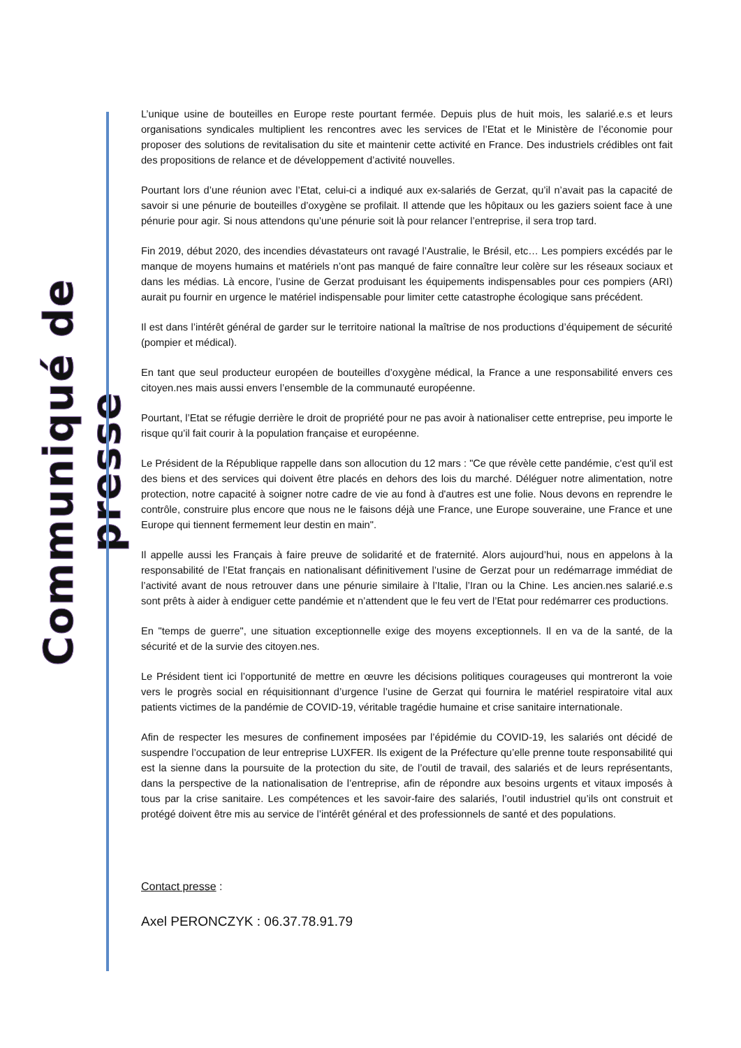Communiqué de presse
L’unique usine de bouteilles en Europe reste pourtant fermée. Depuis plus de huit mois, les salarié.e.s et leurs organisations syndicales multiplient les rencontres avec les services de l’Etat et le Ministère de l’économie pour proposer des solutions de revitalisation du site et maintenir cette activité en France. Des industriels crédibles ont fait des propositions de relance et de développement d’activité nouvelles.
Pourtant lors d’une réunion avec l’Etat, celui-ci a indiqué aux ex-salariés de Gerzat, qu’il n’avait pas la capacité de savoir si une pénurie de bouteilles d’oxygène se profilait. Il attende que les hôpitaux ou les gaziers soient face à une pénurie pour agir. Si nous attendons qu’une pénurie soit là pour relancer l’entreprise, il sera trop tard.
Fin 2019, début 2020, des incendies dévastateurs ont ravagé l’Australie, le Brésil, etc… Les pompiers excédés par le manque de moyens humains et matériels n’ont pas manqué de faire connaître leur colère sur les réseaux sociaux et dans les médias. Là encore, l’usine de Gerzat produisant les équipements indispensables pour ces pompiers (ARI) aurait pu fournir en urgence le matériel indispensable pour limiter cette catastrophe écologique sans précédent.
Il est dans l’intérêt général de garder sur le territoire national la maîtrise de nos productions d’équipement de sécurité (pompier et médical).
En tant que seul producteur européen de bouteilles d’oxygène médical, la France a une responsabilité envers ces citoyen.nes mais aussi envers l’ensemble de la communauté européenne.
Pourtant, l’Etat se réfugie derrière le droit de propriété pour ne pas avoir à nationaliser cette entreprise, peu importe le risque qu’il fait courir à la population française et européenne.
Le Président de la République rappelle dans son allocution du 12 mars : "Ce que révèle cette pandémie, c'est qu'il est des biens et des services qui doivent être placés en dehors des lois du marché. Déléguer notre alimentation, notre protection, notre capacité à soigner notre cadre de vie au fond à d'autres est une folie. Nous devons en reprendre le contrôle, construire plus encore que nous ne le faisons déjà une France, une Europe souveraine, une France et une Europe qui tiennent fermement leur destin en main".
Il appelle aussi les Français à faire preuve de solidarité et de fraternité. Alors aujourd’hui, nous en appelons à la responsabilité de l’Etat français en nationalisant définitivement l’usine de Gerzat pour un redémarrage immédiat de l’activité avant de nous retrouver dans une pénurie similaire à l’Italie, l’Iran ou la Chine. Les ancien.nes salarié.e.s sont prêts à aider à endiguer cette pandémie et n’attendent que le feu vert de l’Etat pour redémarrer ces productions.
En "temps de guerre", une situation exceptionnelle exige des moyens exceptionnels. Il en va de la santé, de la sécurité et de la survie des citoyen.nes.
Le Président tient ici l’opportunité de mettre en œuvre les décisions politiques courageuses qui montreront la voie vers le progrès social en réquisitionnant d’urgence l’usine de Gerzat qui fournira le matériel respiratoire vital aux patients victimes de la pandémie de COVID-19, véritable tragédie humaine et crise sanitaire internationale.
Afin de respecter les mesures de confinement imposées par l’épidémie du COVID-19, les salariés ont décidé de suspendre l’occupation de leur entreprise LUXFER. Ils exigent de la Préfecture qu’elle prenne toute responsabilité qui est la sienne dans la poursuite de la protection du site, de l’outil de travail, des salariés et de leurs représentants, dans la perspective de la nationalisation de l’entreprise, afin de répondre aux besoins urgents et vitaux imposés à tous par la crise sanitaire. Les compétences et les savoir-faire des salariés, l’outil industriel qu’ils ont construit et protégé doivent être mis au service de l’intérêt général et des professionnels de santé et des populations.
Contact presse :
Axel PERONCZYK : 06.37.78.91.79